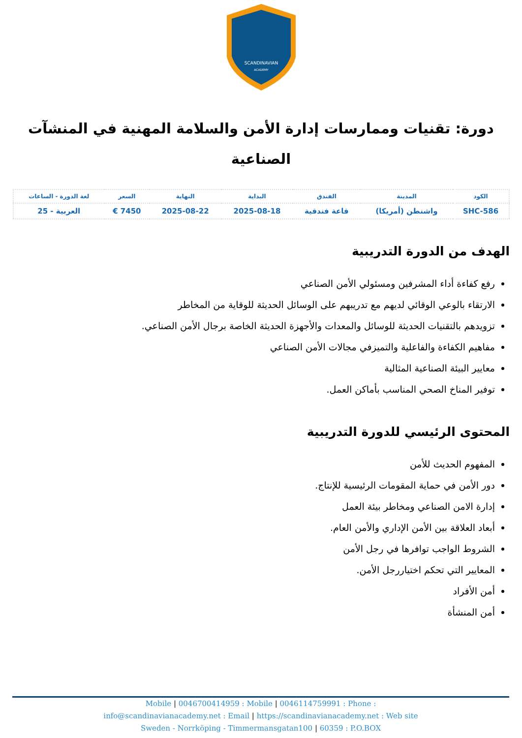SCANDINAVIAN
ACADEMY
دورة: تقنيات وممارسات إدارة الأمن والسلامة المهنية في المنشآت الصناعية
| الكود | المدينة | الفندق | البداية | النهاية | السعر | لغة الدورة - الساعات |
| --- | --- | --- | --- | --- | --- | --- |
| SHC-586 | واشنطن (أمريكا) | قاعة فندقية | 2025-08-18 | 2025-08-22 | 7450 € | العربية - 25 |
الهدف من الدورة التدريبية
رفع كفاءة أداء المشرفين ومسئولي الأمن الصناعي
الارتقاء بالوعي الوقائي لديهم مع تدريبهم على الوسائل الحديثة للوقاية من المخاطر
تزويدهم بالتقنيات الحديثة للوسائل والمعدات والأجهزة الحديثة الخاصة برجال الأمن الصناعي.
مفاهيم الكفاءة والفاعلية والتميزفي مجالات الأمن الصناعي
معايير البيئة الصناعية المثالية
توفير المناخ الصحي المناسب بأماكن العمل.
المحتوى الرئيسي للدورة التدريبية
المفهوم الحديث للأمن
دور الأمن في حماية المقومات الرئيسية للإنتاج.
إدارة الامن الصناعي ومخاطر بيئة العمل
أبعاد العلاقة بين الأمن الإداري والأمن العام.
الشروط الواجب توافرها في رجل الأمن
المعايير التي تحكم اختياررجل الأمن.
أمن الأفراد
أمن المنشأة
Mobile | 0046700414959 : Mobile | 0046114759991 : Phone :
info@scandinavianacademy.net : Email | https://scandinavianacademy.net : Web site
Sweden - Norrköping - Timmermansgatan100 | 60359 : P.O.BOX